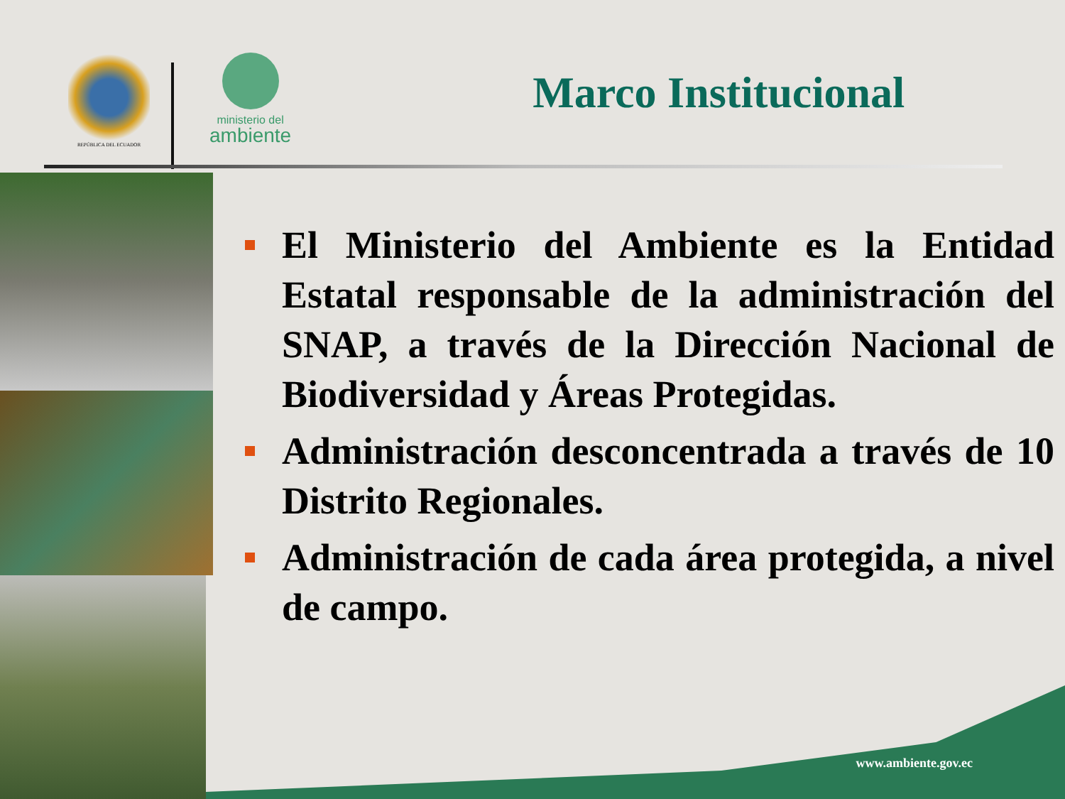REPÚBLICA DEL ECUADOR
ministerio del
ambiente
Marco Institucional
El Ministerio del Ambiente es la Entidad Estatal responsable de la administración del SNAP, a través de la Dirección Nacional de Biodiversidad y Áreas Protegidas.
Administración desconcentrada a través de 10 Distrito Regionales.
Administración de cada área protegida, a nivel de campo.
www.ambiente.gov.ec